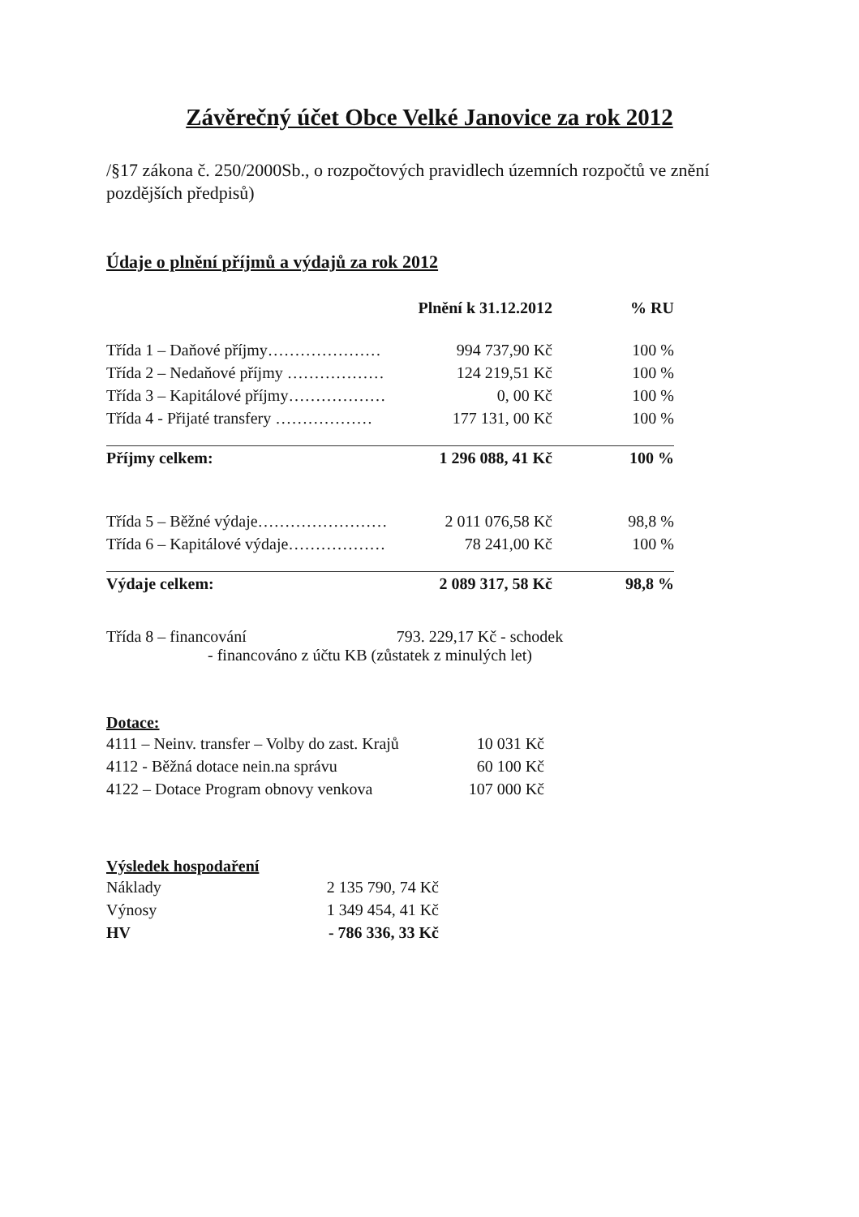Závěrečný účet Obce Velké Janovice za rok 2012
/§17 zákona č. 250/2000Sb., o rozpočtových pravidlech územních rozpočtů ve znění pozdějších předpisů)
Údaje o plnění příjmů a výdajů za rok 2012
| | Plnění k 31.12.2012 | % RU |
| --- | --- | --- |
| Třída 1 – Daňové příjmy………………… | 994 737,90 Kč | 100 % |
| Třída 2 – Nedaňové příjmy ……………… | 124 219,51 Kč | 100 % |
| Třída 3 – Kapitálové příjmy……………… | 0, 00 Kč | 100 % |
| Třída 4 - Přijaté transfery ……………… | 177 131, 00 Kč | 100 % |
| Příjmy celkem: | 1 296 088, 41 Kč | 100 % |
| Třída 5 – Běžné výdaje…………………… | 2 011 076,58 Kč | 98,8 % |
| Třída 6 – Kapitálové výdaje……………… | 78 241,00 Kč | 100 % |
| Výdaje celkem: | 2 089 317, 58 Kč | 98,8 % |
Třída 8 – financování 793. 229,17 Kč - schodek
- financováno z účtu KB (zůstatek z minulých let)
Dotace:
| 4111 – Neinv. transfer – Volby do zast. Krajů | 10 031 Kč |
| 4112 - Běžná dotace nein.na správu | 60 100 Kč |
| 4122 – Dotace Program obnovy venkova | 107 000 Kč |
Výsledek hospodaření
| Náklady | 2 135 790, 74 Kč |
| Výnosy | 1 349 454, 41 Kč |
| HV | - 786 336, 33 Kč |